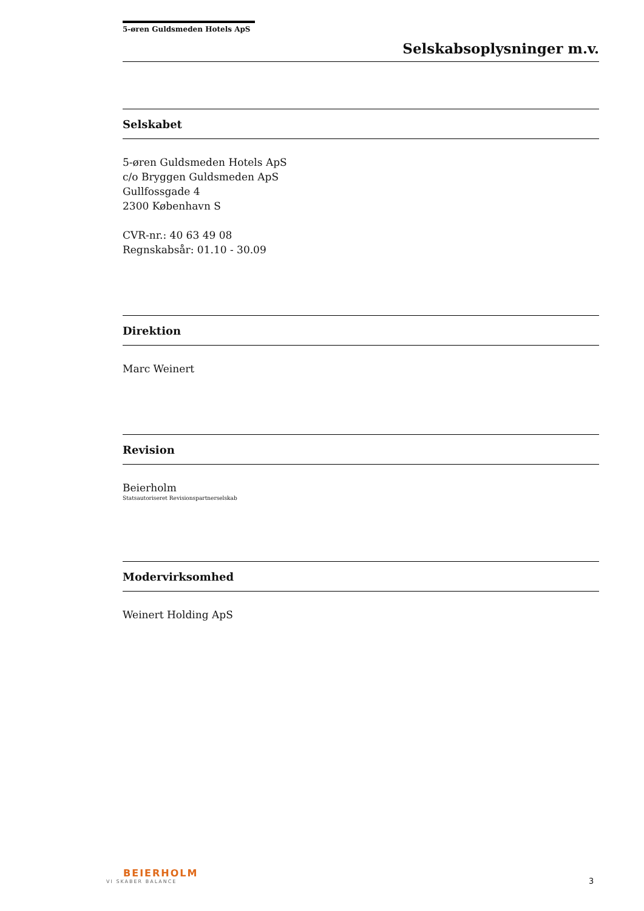5-øren Guldsmeden Hotels ApS
Selskabsoplysninger m.v.
Selskabet
5-øren Guldsmeden Hotels ApS
c/o Bryggen Guldsmeden ApS
Gullfossgade 4
2300 København S
CVR-nr.: 40 63 49 08
Regnskabsår: 01.10 - 30.09
Direktion
Marc Weinert
Revision
Beierholm
Statsautoriseret Revisionspartnerselskab
Modervirksomhed
Weinert Holding ApS
BEIERHOLM
VI SKABER BALANCE
3